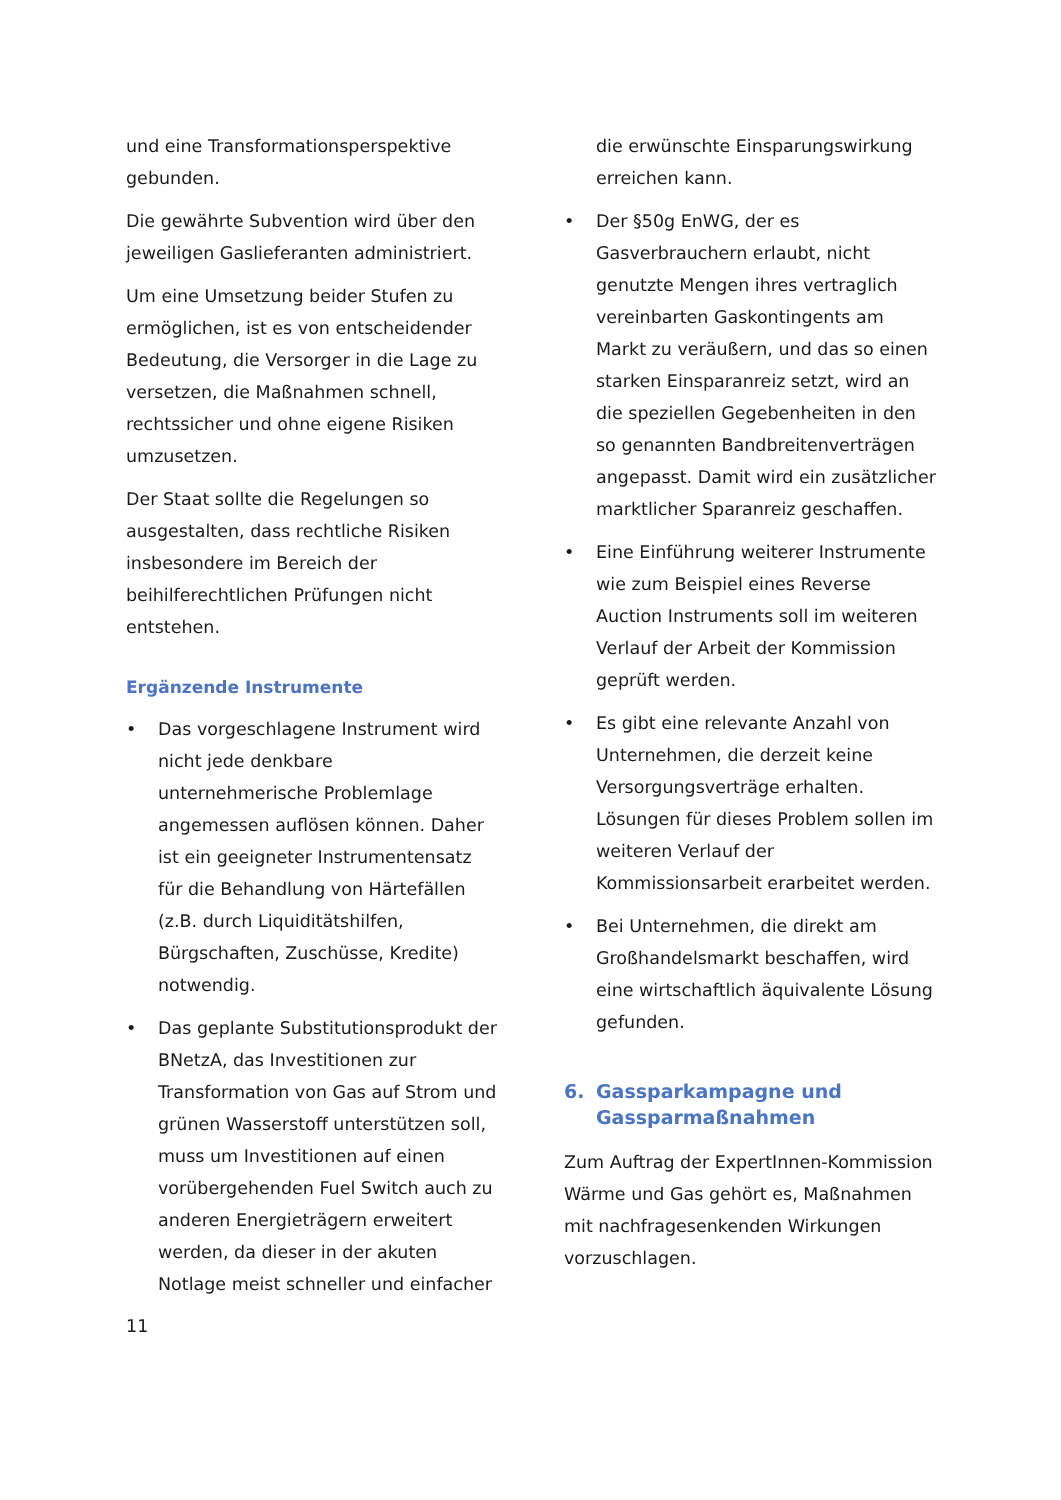und eine Transformationsperspektive gebunden.
Die gewährte Subvention wird über den jeweiligen Gaslieferanten administriert.
Um eine Umsetzung beider Stufen zu ermöglichen, ist es von entscheidender Bedeutung, die Versorger in die Lage zu versetzen, die Maßnahmen schnell, rechtssicher und ohne eigene Risiken umzusetzen.
Der Staat sollte die Regelungen so ausgestalten, dass rechtliche Risiken insbesondere im Bereich der beihilferechtlichen Prüfungen nicht entstehen.
Ergänzende Instrumente
• Das vorgeschlagene Instrument wird nicht jede denkbare unternehmerische Problemlage angemessen auflösen können. Daher ist ein geeigneter Instrumentensatz für die Behandlung von Härtefällen (z.B. durch Liquiditätshilfen, Bürgschaften, Zuschüsse, Kredite) notwendig.
• Das geplante Substitutionsprodukt der BNetzA, das Investitionen zur Transformation von Gas auf Strom und grünen Wasserstoff unterstützen soll, muss um Investitionen auf einen vorübergehenden Fuel Switch auch zu anderen Energieträgern erweitert werden, da dieser in der akuten Notlage meist schneller und einfacher
die erwünschte Einsparungswirkung erreichen kann.
• Der §50g EnWG, der es Gasverbrauchern erlaubt, nicht genutzte Mengen ihres vertraglich vereinbarten Gaskontingents am Markt zu veräußern, und das so einen starken Einsparanreiz setzt, wird an die speziellen Gegebenheiten in den so genannten Bandbreitenverträgen angepasst. Damit wird ein zusätzlicher marktlicher Sparanreiz geschaffen.
• Eine Einführung weiterer Instrumente wie zum Beispiel eines Reverse Auction Instruments soll im weiteren Verlauf der Arbeit der Kommission geprüft werden.
• Es gibt eine relevante Anzahl von Unternehmen, die derzeit keine Versorgungsverträge erhalten. Lösungen für dieses Problem sollen im weiteren Verlauf der Kommissionsarbeit erarbeitet werden.
• Bei Unternehmen, die direkt am Großhandelsmarkt beschaffen, wird eine wirtschaftlich äquivalente Lösung gefunden.
6. Gassparkampagne und Gassparmaßnahmen
Zum Auftrag der ExpertInnen-Kommission Wärme und Gas gehört es, Maßnahmen mit nachfragesenkenden Wirkungen vorzuschlagen.
11